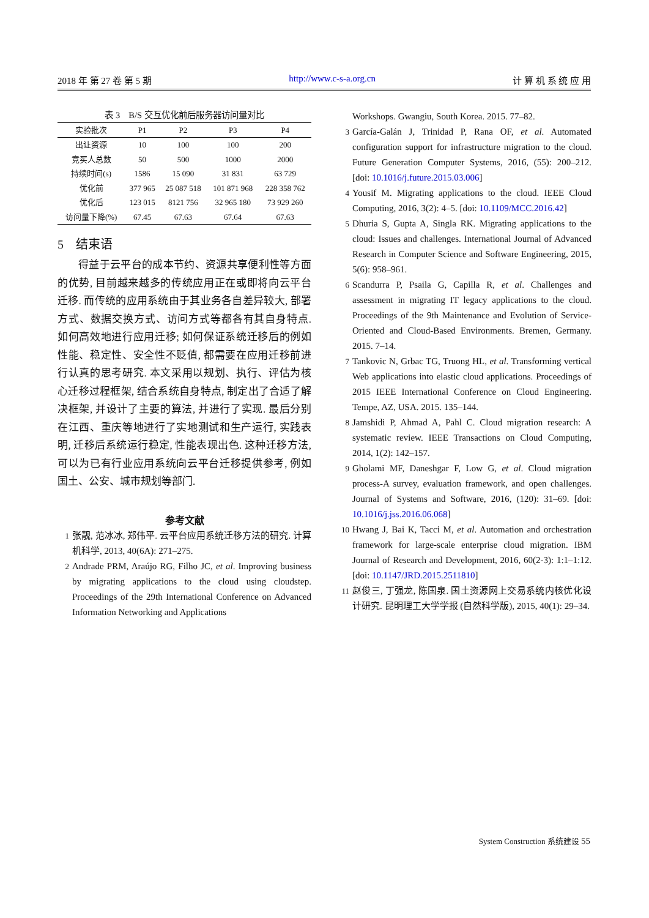2018 年 第 27 卷 第 5 期 http://www.c-s-a.org.cn 计 算 机 系 统 应 用
表 3 B/S 交互优化前后服务器访问量对比
| 实验批次 | P1 | P2 | P3 | P4 |
| --- | --- | --- | --- | --- |
| 出让资源 | 10 | 100 | 100 | 200 |
| 竞买人总数 | 50 | 500 | 1000 | 2000 |
| 持续时间(s) | 1586 | 15 090 | 31 831 | 63 729 |
| 优化前 | 377 965 | 25 087 518 | 101 871 968 | 228 358 762 |
| 优化后 | 123 015 | 8121 756 | 32 965 180 | 73 929 260 |
| 访问量下降(%) | 67.45 | 67.63 | 67.64 | 67.63 |
5　结束语
得益于云平台的成本节约、资源共享便利性等方面的优势, 目前越来越多的传统应用正在或即将向云平台迁移. 而传统的应用系统由于其业务各自差异较大, 部署方式、数据交换方式、访问方式等都各有其自身特点. 如何高效地进行应用迁移; 如何保证系统迁移后的例如性能、稳定性、安全性不贬值, 都需要在应用迁移前进行认真的思考研究. 本文采用以规划、执行、评估为核心迁移过程框架, 结合系统自身特点, 制定出了合适了解决框架, 并设计了主要的算法, 并进行了实现. 最后分别在江西、重庆等地进行了实地测试和生产运行, 实践表明, 迁移后系统运行稳定, 性能表现出色. 这种迁移方法, 可以为已有行业应用系统向云平台迁移提供参考, 例如国土、公安、城市规划等部门.
参考文献
1 张靓, 范冰冰, 郑伟平. 云平台应用系统迁移方法的研究. 计算机科学, 2013, 40(6A): 271–275.
2 Andrade PRM, Araújo RG, Filho JC, et al. Improving business by migrating applications to the cloud using cloudstep. Proceedings of the 29th International Conference on Advanced Information Networking and Applications
Workshops. Gwangiu, South Korea. 2015. 77–82.
3 García-Galán J, Trinidad P, Rana OF, et al. Automated configuration support for infrastructure migration to the cloud. Future Generation Computer Systems, 2016, (55): 200–212. [doi: 10.1016/j.future.2015.03.006]
4 Yousif M. Migrating applications to the cloud. IEEE Cloud Computing, 2016, 3(2): 4–5. [doi: 10.1109/MCC.2016.42]
5 Dhuria S, Gupta A, Singla RK. Migrating applications to the cloud: Issues and challenges. International Journal of Advanced Research in Computer Science and Software Engineering, 2015, 5(6): 958–961.
6 Scandurra P, Psaila G, Capilla R, et al. Challenges and assessment in migrating IT legacy applications to the cloud. Proceedings of the 9th Maintenance and Evolution of Service-Oriented and Cloud-Based Environments. Bremen, Germany. 2015. 7–14.
7 Tankovic N, Grbac TG, Truong HL, et al. Transforming vertical Web applications into elastic cloud applications. Proceedings of 2015 IEEE International Conference on Cloud Engineering. Tempe, AZ, USA. 2015. 135–144.
8 Jamshidi P, Ahmad A, Pahl C. Cloud migration research: A systematic review. IEEE Transactions on Cloud Computing, 2014, 1(2): 142–157.
9 Gholami MF, Daneshgar F, Low G, et al. Cloud migration process-A survey, evaluation framework, and open challenges. Journal of Systems and Software, 2016, (120): 31–69. [doi: 10.1016/j.jss.2016.06.068]
10 Hwang J, Bai K, Tacci M, et al. Automation and orchestration framework for large-scale enterprise cloud migration. IBM Journal of Research and Development, 2016, 60(2-3): 1:1–1:12. [doi: 10.1147/JRD.2015.2511810]
11 赵俊三, 丁强龙, 陈国泉. 国土资源网上交易系统内核优化设计研究. 昆明理工大学学报 (自然科学版), 2015, 40(1): 29–34.
System Construction 系统建设 55